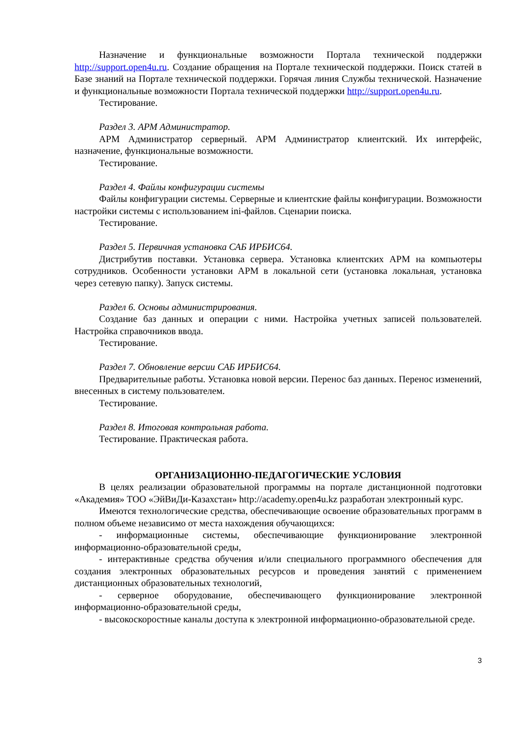Назначение и функциональные возможности Портала технической поддержки http://support.open4u.ru. Создание обращения на Портале технической поддержки. Поиск статей в Базе знаний на Портале технической поддержки. Горячая линия Службы технической. Назначение и функциональные возможности Портала технической поддержки http://support.open4u.ru.
Тестирование.
Раздел 3. АРМ Администратор.
АРМ Администратор серверный. АРМ Администратор клиентский. Их интерфейс, назначение, функциональные возможности.
Тестирование.
Раздел 4. Файлы конфигурации системы
Файлы конфигурации системы. Серверные и клиентские файлы конфигурации. Возможности настройки системы с использованием ini-файлов. Сценарии поиска.
Тестирование.
Раздел 5. Первичная установка САБ ИРБИС64.
Дистрибутив поставки. Установка сервера. Установка клиентских АРМ на компьютеры сотрудников. Особенности установки АРМ в локальной сети (установка локальная, установка через сетевую папку). Запуск системы.
Раздел 6. Основы администрирования.
Создание баз данных и операции с ними. Настройка учетных записей пользователей. Настройка справочников ввода.
Тестирование.
Раздел 7. Обновление версии САБ ИРБИС64.
Предварительные работы. Установка новой версии. Перенос баз данных. Перенос изменений, внесенных в систему пользователем.
Тестирование.
Раздел 8. Итоговая контрольная работа.
Тестирование. Практическая работа.
ОРГАНИЗАЦИОННО-ПЕДАГОГИЧЕСКИЕ УСЛОВИЯ
В целях реализации образовательной программы на портале дистанционной подготовки «Академия» ТОО «ЭйВиДи-Казахстан» http://academy.open4u.kz разработан электронный курс.
Имеются технологические средства, обеспечивающие освоение образовательных программ в полном объеме независимо от места нахождения обучающихся:
- информационные системы, обеспечивающие функционирование электронной информационно-образовательной среды,
- интерактивные средства обучения и/или специального программного обеспечения для создания электронных образовательных ресурсов и проведения занятий с применением дистанционных образовательных технологий,
- серверное оборудование, обеспечивающего функционирование электронной информационно-образовательной среды,
- высокоскоростные каналы доступа к электронной информационно-образовательной среде.
3